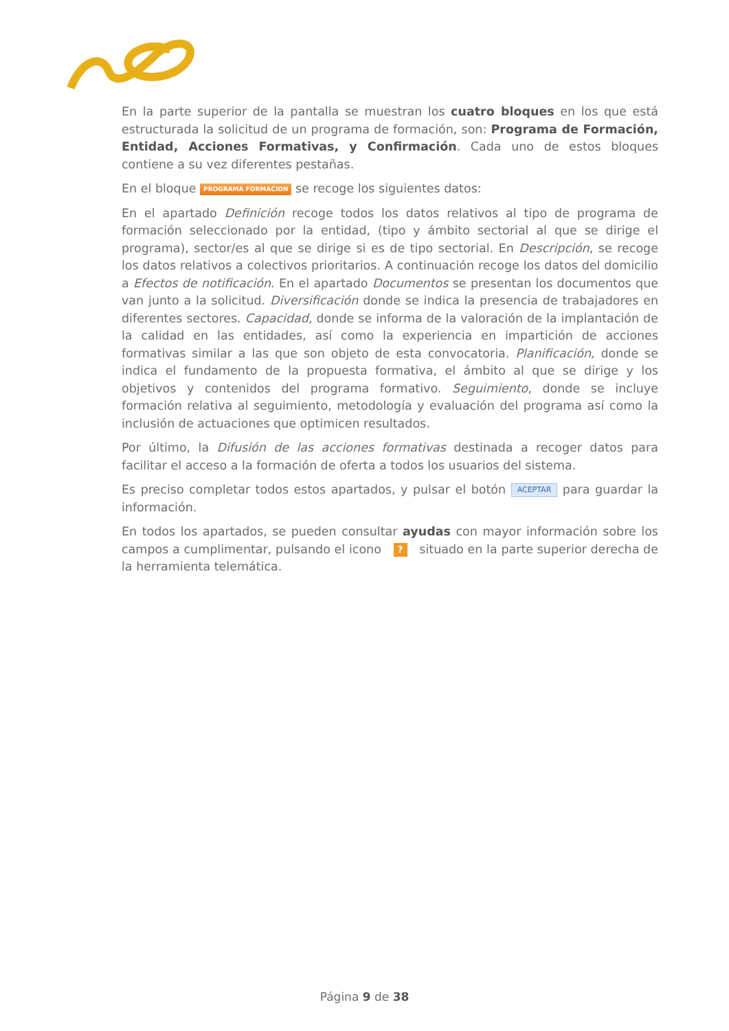En la parte superior de la pantalla se muestran los cuatro bloques en los que está estructurada la solicitud de un programa de formación, son: Programa de Formación, Entidad, Acciones Formativas, y Confirmación. Cada uno de estos bloques contiene a su vez diferentes pestañas.
En el bloque PROGRAMA FORMACION se recoge los siguientes datos:
En el apartado Definición recoge todos los datos relativos al tipo de programa de formación seleccionado por la entidad, (tipo y ámbito sectorial al que se dirige el programa), sector/es al que se dirige si es de tipo sectorial. En Descripción, se recoge los datos relativos a colectivos prioritarios. A continuación recoge los datos del domicilio a Efectos de notificación. En el apartado Documentos se presentan los documentos que van junto a la solicitud. Diversificación donde se indica la presencia de trabajadores en diferentes sectores. Capacidad, donde se informa de la valoración de la implantación de la calidad en las entidades, así como la experiencia en impartición de acciones formativas similar a las que son objeto de esta convocatoria. Planificación, donde se indica el fundamento de la propuesta formativa, el ámbito al que se dirige y los objetivos y contenidos del programa formativo. Seguimiento, donde se incluye formación relativa al seguimiento, metodología y evaluación del programa así como la inclusión de actuaciones que optimicen resultados.
Por último, la Difusión de las acciones formativas destinada a recoger datos para facilitar el acceso a la formación de oferta a todos los usuarios del sistema.
Es preciso completar todos estos apartados, y pulsar el botón ACEPTAR para guardar la información.
En todos los apartados, se pueden consultar ayudas con mayor información sobre los campos a cumplimentar, pulsando el icono ? situado en la parte superior derecha de la herramienta telemática.
Página 9 de 38